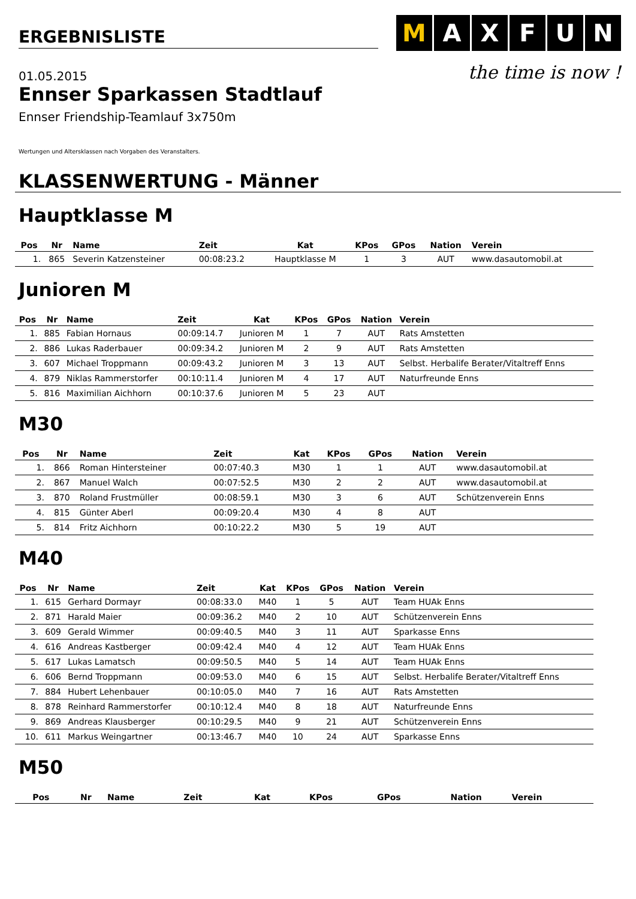ERGEBNISLISTE
01.05.2015
MAXFUN
the time is now !
Ennser Sparkassen Stadtlauf
Ennser Friendship-Teamlauf 3x750m
Wertungen und Altersklassen nach Vorgaben des Veranstalters.
KLASSENWERTUNG - Männer
Hauptklasse M
| Pos | Nr | Name | Zeit | Kat | KPos | GPos | Nation | Verein |
| --- | --- | --- | --- | --- | --- | --- | --- | --- |
| 1. | 865 | Severin Katzensteiner | 00:08:23.2 | Hauptklasse M | 1 | 3 | AUT | www.dasautomobil.at |
Junioren M
| Pos | Nr | Name | Zeit | Kat | KPos | GPos | Nation | Verein |
| --- | --- | --- | --- | --- | --- | --- | --- | --- |
| 1. | 885 | Fabian Hornaus | 00:09:14.7 | Junioren M | 1 | 7 | AUT | Rats Amstetten |
| 2. | 886 | Lukas Raderbauer | 00:09:34.2 | Junioren M | 2 | 9 | AUT | Rats Amstetten |
| 3. | 607 | Michael Troppmann | 00:09:43.2 | Junioren M | 3 | 13 | AUT | Selbst. Herbalife Berater/Vitaltreff Enns |
| 4. | 879 | Niklas Rammerstorfer | 00:10:11.4 | Junioren M | 4 | 17 | AUT | Naturfreunde Enns |
| 5. | 816 | Maximilian Aichhorn | 00:10:37.6 | Junioren M | 5 | 23 | AUT | |
M30
| Pos | Nr | Name | Zeit | Kat | KPos | GPos | Nation | Verein |
| --- | --- | --- | --- | --- | --- | --- | --- | --- |
| 1. | 866 | Roman Hintersteiner | 00:07:40.3 | M30 | 1 | 1 | AUT | www.dasautomobil.at |
| 2. | 867 | Manuel Walch | 00:07:52.5 | M30 | 2 | 2 | AUT | www.dasautomobil.at |
| 3. | 870 | Roland Frustmüller | 00:08:59.1 | M30 | 3 | 6 | AUT | Schützenverein Enns |
| 4. | 815 | Günter Aberl | 00:09:20.4 | M30 | 4 | 8 | AUT | |
| 5. | 814 | Fritz Aichhorn | 00:10:22.2 | M30 | 5 | 19 | AUT | |
M40
| Pos | Nr | Name | Zeit | Kat | KPos | GPos | Nation | Verein |
| --- | --- | --- | --- | --- | --- | --- | --- | --- |
| 1. | 615 | Gerhard Dormayr | 00:08:33.0 | M40 | 1 | 5 | AUT | Team HUAk Enns |
| 2. | 871 | Harald Maier | 00:09:36.2 | M40 | 2 | 10 | AUT | Schützenverein Enns |
| 3. | 609 | Gerald Wimmer | 00:09:40.5 | M40 | 3 | 11 | AUT | Sparkasse Enns |
| 4. | 616 | Andreas Kastberger | 00:09:42.4 | M40 | 4 | 12 | AUT | Team HUAk Enns |
| 5. | 617 | Lukas Lamatsch | 00:09:50.5 | M40 | 5 | 14 | AUT | Team HUAk Enns |
| 6. | 606 | Bernd Troppmann | 00:09:53.0 | M40 | 6 | 15 | AUT | Selbst. Herbalife Berater/Vitaltreff Enns |
| 7. | 884 | Hubert Lehenbauer | 00:10:05.0 | M40 | 7 | 16 | AUT | Rats Amstetten |
| 8. | 878 | Reinhard Rammerstorfer | 00:10:12.4 | M40 | 8 | 18 | AUT | Naturfreunde Enns |
| 9. | 869 | Andreas Klausberger | 00:10:29.5 | M40 | 9 | 21 | AUT | Schützenverein Enns |
| 10. | 611 | Markus Weingartner | 00:13:46.7 | M40 | 10 | 24 | AUT | Sparkasse Enns |
M50
| Pos | Nr | Name | Zeit | Kat | KPos | GPos | Nation | Verein |
| --- | --- | --- | --- | --- | --- | --- | --- | --- |